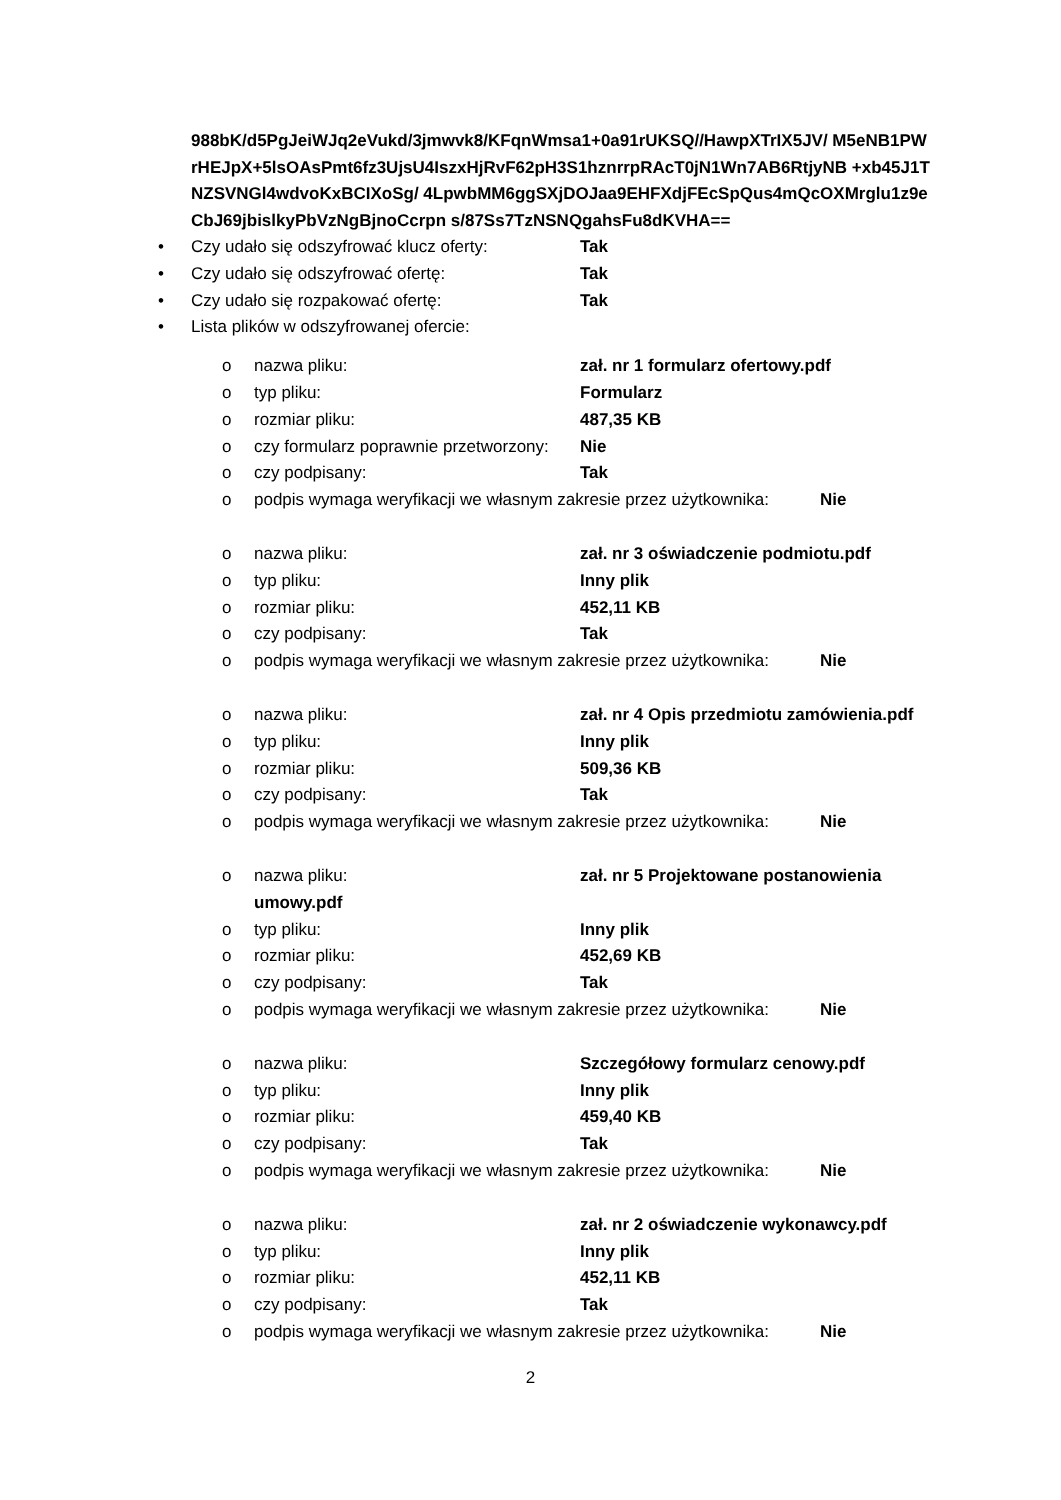988bK/d5PgJeiWJq2eVukd/3jmwvk8/KFqnWmsa1+0a91rUKSQ//HawpXTrIX5JV/ M5eNB1PWrHEJpX+5lsOAsPmt6fz3UjsU4IszxHjRvF62pH3S1hznrrpRAcT0jN1Wn7AB6RtjyNB +xb45J1TNZSVNGl4wdvoKxBCIXoSg/ 4LpwbMM6ggSXjDOJaa9EHFXdjFEcSpQus4mQcOXMrglu1z9eCbJ69jbislkyPbVzNgBjnoCcrpn s/87Ss7TzNSNQgahsFu8dKVHA==
• Czy udało się odszyfrować klucz oferty: Tak
• Czy udało się odszyfrować ofertę: Tak
• Czy udało się rozpakować ofertę: Tak
• Lista plików w odszyfrowanej ofercie:
o nazwa pliku: zał. nr 1 formularz ofertowy.pdf
o typ pliku: Formularz
o rozmiar pliku: 487,35 KB
o czy formularz poprawnie przetworzony: Nie
o czy podpisany: Tak
o podpis wymaga weryfikacji we własnym zakresie przez użytkownika: Nie
o nazwa pliku: zał. nr 3 oświadczenie podmiotu.pdf
o typ pliku: Inny plik
o rozmiar pliku: 452,11 KB
o czy podpisany: Tak
o podpis wymaga weryfikacji we własnym zakresie przez użytkownika: Nie
o nazwa pliku: zał. nr 4 Opis przedmiotu zamówienia.pdf
o typ pliku: Inny plik
o rozmiar pliku: 509,36 KB
o czy podpisany: Tak
o podpis wymaga weryfikacji we własnym zakresie przez użytkownika: Nie
o nazwa pliku: zał. nr 5 Projektowane postanowienia
umowy.pdf
o typ pliku: Inny plik
o rozmiar pliku: 452,69 KB
o czy podpisany: Tak
o podpis wymaga weryfikacji we własnym zakresie przez użytkownika: Nie
o nazwa pliku: Szczegółowy formularz cenowy.pdf
o typ pliku: Inny plik
o rozmiar pliku: 459,40 KB
o czy podpisany: Tak
o podpis wymaga weryfikacji we własnym zakresie przez użytkownika: Nie
o nazwa pliku: zał. nr 2 oświadczenie wykonawcy.pdf
o typ pliku: Inny plik
o rozmiar pliku: 452,11 KB
o czy podpisany: Tak
o podpis wymaga weryfikacji we własnym zakresie przez użytkownika: Nie
2